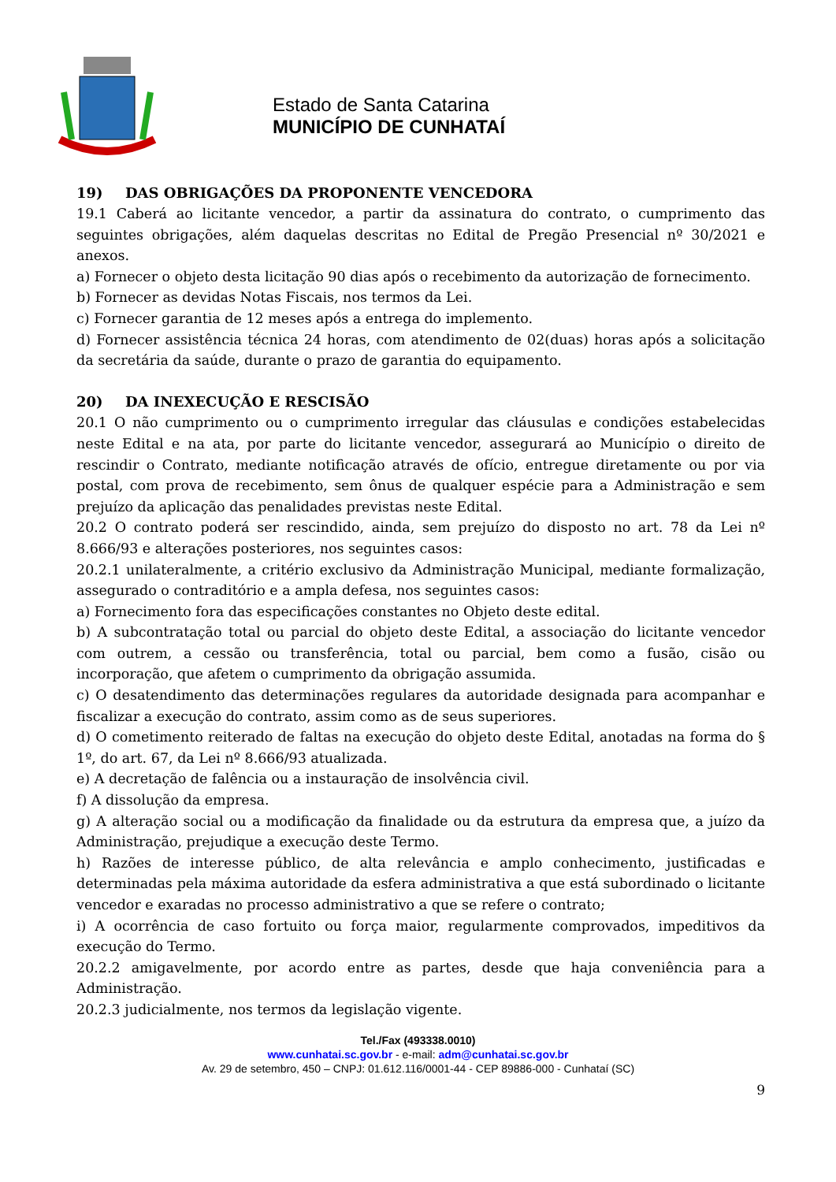Estado de Santa Catarina
MUNICÍPIO DE CUNHATAÍ
19) DAS OBRIGAÇÕES DA PROPONENTE VENCEDORA
19.1 Caberá ao licitante vencedor, a partir da assinatura do contrato, o cumprimento das seguintes obrigações, além daquelas descritas no Edital de Pregão Presencial nº 30/2021 e anexos.
a) Fornecer o objeto desta licitação 90 dias após o recebimento da autorização de fornecimento.
b) Fornecer as devidas Notas Fiscais, nos termos da Lei.
c) Fornecer garantia de 12 meses após a entrega do implemento.
d) Fornecer assistência técnica 24 horas, com atendimento de 02(duas) horas após a solicitação da secretária da saúde, durante o prazo de garantia do equipamento.
20) DA INEXECUÇÃO E RESCISÃO
20.1 O não cumprimento ou o cumprimento irregular das cláusulas e condições estabelecidas neste Edital e na ata, por parte do licitante vencedor, assegurará ao Município o direito de rescindir o Contrato, mediante notificação através de ofício, entregue diretamente ou por via postal, com prova de recebimento, sem ônus de qualquer espécie para a Administração e sem prejuízo da aplicação das penalidades previstas neste Edital.
20.2 O contrato poderá ser rescindido, ainda, sem prejuízo do disposto no art. 78 da Lei nº 8.666/93 e alterações posteriores, nos seguintes casos:
20.2.1 unilateralmente, a critério exclusivo da Administração Municipal, mediante formalização, assegurado o contraditório e a ampla defesa, nos seguintes casos:
a) Fornecimento fora das especificações constantes no Objeto deste edital.
b) A subcontratação total ou parcial do objeto deste Edital, a associação do licitante vencedor com outrem, a cessão ou transferência, total ou parcial, bem como a fusão, cisão ou incorporação, que afetem o cumprimento da obrigação assumida.
c) O desatendimento das determinações regulares da autoridade designada para acompanhar e fiscalizar a execução do contrato, assim como as de seus superiores.
d) O cometimento reiterado de faltas na execução do objeto deste Edital, anotadas na forma do § 1º, do art. 67, da Lei nº 8.666/93 atualizada.
e) A decretação de falência ou a instauração de insolvência civil.
f) A dissolução da empresa.
g) A alteração social ou a modificação da finalidade ou da estrutura da empresa que, a juízo da Administração, prejudique a execução deste Termo.
h) Razões de interesse público, de alta relevância e amplo conhecimento, justificadas e determinadas pela máxima autoridade da esfera administrativa a que está subordinado o licitante vencedor e exaradas no processo administrativo a que se refere o contrato;
i) A ocorrência de caso fortuito ou força maior, regularmente comprovados, impeditivos da execução do Termo.
20.2.2 amigavelmente, por acordo entre as partes, desde que haja conveniência para a Administração.
20.2.3 judicialmente, nos termos da legislação vigente.
Tel./Fax (493338.0010)
www.cunhatai.sc.gov.br - e-mail: adm@cunhatai.sc.gov.br
Av. 29 de setembro, 450 – CNPJ: 01.612.116/0001-44 - CEP 89886-000 - Cunhataí (SC)
9